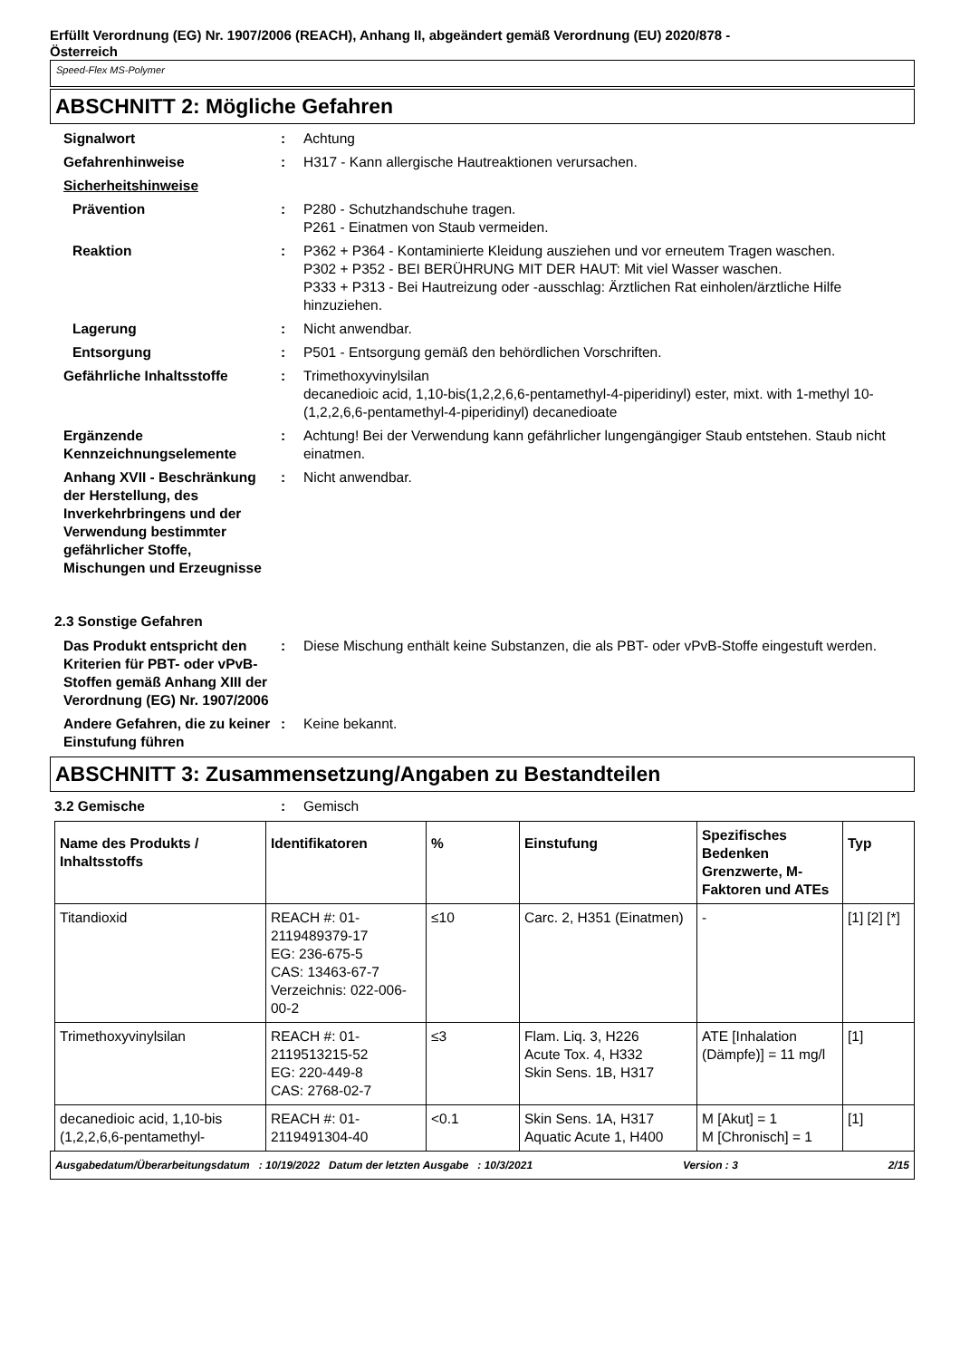Erfüllt Verordnung (EG) Nr. 1907/2006 (REACH), Anhang II, abgeändert gemäß Verordnung (EU) 2020/878 -
Österreich
Speed-Flex MS-Polymer
ABSCHNITT 2: Mögliche Gefahren
Signalwort : Achtung
Gefahrenhinweise : H317 - Kann allergische Hautreaktionen verursachen.
Sicherheitshinweise
Prävention : P280 - Schutzhandschuhe tragen.
P261 - Einatmen von Staub vermeiden.
Reaktion : P362 + P364 - Kontaminierte Kleidung ausziehen und vor erneutem Tragen waschen.
P302 + P352 - BEI BERÜHRUNG MIT DER HAUT: Mit viel Wasser waschen.
P333 + P313 - Bei Hautreizung oder -ausschlag: Ärztlichen Rat einholen/ärztliche Hilfe hinzuziehen.
Lagerung : Nicht anwendbar.
Entsorgung : P501 - Entsorgung gemäß den behördlichen Vorschriften.
Gefährliche Inhaltsstoffe : Trimethoxyvinylsilan
decanedioic acid, 1,10-bis(1,2,2,6,6-pentamethyl-4-piperidinyl) ester, mixt. with 1-methyl 10-(1,2,2,6,6-pentamethyl-4-piperidinyl) decanedioate
Ergänzende Kennzeichnungselemente
: Achtung! Bei der Verwendung kann gefährlicher lungengängiger Staub entstehen. Staub nicht einatmen.
Anhang XVII - Beschränkung der Herstellung, des Inverkehrbringens und der Verwendung bestimmter gefährlicher Stoffe, Mischungen und Erzeugnisse
: Nicht anwendbar.
2.3 Sonstige Gefahren
Das Produkt entspricht den Kriterien für PBT- oder vPvB-Stoffen gemäß Anhang XIII der Verordnung (EG) Nr. 1907/2006
: Diese Mischung enthält keine Substanzen, die als PBT- oder vPvB-Stoffe eingestuft werden.
Andere Gefahren, die zu keiner Einstufung führen
: Keine bekannt.
ABSCHNITT 3: Zusammensetzung/Angaben zu Bestandteilen
3.2 Gemische : Gemisch
| Name des Produkts / Inhaltsstoffs | Identifikatoren | % | Einstufung | Spezifisches Bedenken Grenzwerte, M-Faktoren und ATEs | Typ |
| --- | --- | --- | --- | --- | --- |
| Titandioxid | REACH #: 01-2119489379-17 EG: 236-675-5 CAS: 13463-67-7 Verzeichnis: 022-006-00-2 | ≤10 | Carc. 2, H351 (Einatmen) | - | [1] [2] [*] |
| Trimethoxyvinylsilan | REACH #: 01-2119513215-52 EG: 220-449-8 CAS: 2768-02-7 | ≤3 | Flam. Liq. 3, H226 Acute Tox. 4, H332 Skin Sens. 1B, H317 | ATE [Inhalation (Dämpfe)] = 11 mg/l | [1] |
| decanedioic acid, 1,10-bis (1,2,2,6,6-pentamethyl- | REACH #: 01-2119491304-40 | <0.1 | Skin Sens. 1A, H317 Aquatic Acute 1, H400 | M [Akut] = 1 M [Chronisch] = 1 | [1] |
Ausgabedatum/Überarbeitungsdatum : 10/19/2022 Datum der letzten Ausgabe : 10/3/2021 Version : 3 2/15